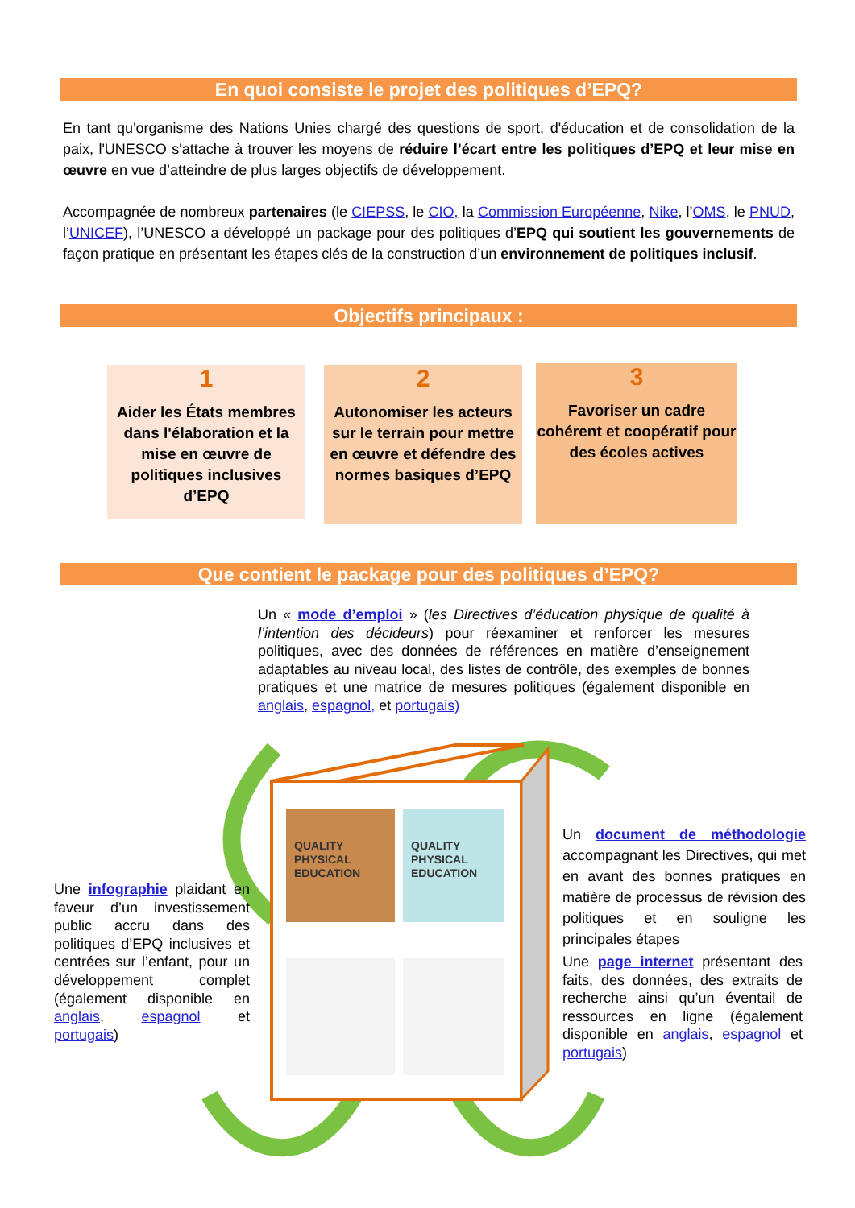En quoi consiste le projet des politiques d’EPQ?
En tant qu'organisme des Nations Unies chargé des questions de sport, d'éducation et de consolidation de la paix, l'UNESCO s'attache à trouver les moyens de réduire l’écart entre les politiques d’EPQ et leur mise en œuvre en vue d’atteindre de plus larges objectifs de développement.
Accompagnée de nombreux partenaires (le CIEPSS, le CIO, la Commission Européenne, Nike, l’OMS, le PNUD, l’UNICEF), l’UNESCO a développé un package pour des politiques d’EPQ qui soutient les gouvernements de façon pratique en présentant les étapes clés de la construction d’un environnement de politiques inclusif.
Objectifs principaux :
1
Aider les États membres dans l'élaboration et la mise en œuvre de politiques inclusives d’EPQ
2
Autonomiser les acteurs sur le terrain pour mettre en œuvre et défendre des normes basiques d’EPQ
3
Favoriser un cadre cohérent et coopératif pour des écoles actives
Que contient le package pour des politiques d’EPQ?
Un « mode d’emploi » (les Directives d’éducation physique de qualité à l’intention des décideurs) pour réexaminer et renforcer les mesures politiques, avec des données de références en matière d’enseignement adaptables au niveau local, des listes de contrôle, des exemples de bonnes pratiques et une matrice de mesures politiques (également disponible en anglais, espagnol, et portugais)
QUALITY
PHYSICAL
EDUCATION
QUALITY
PHYSICAL
EDUCATION
Une infographie plaidant en faveur d’un investissement public accru dans des politiques d’EPQ inclusives et centrées sur l’enfant, pour un développement complet (également disponible en anglais, espagnol et portugais)
Un document de méthodologie accompagnant les Directives, qui met en avant des bonnes pratiques en matière de processus de révision des politiques et en souligne les principales étapes
Une page internet présentant des faits, des données, des extraits de recherche ainsi qu’un éventail de ressources en ligne (également disponible en anglais, espagnol et portugais)